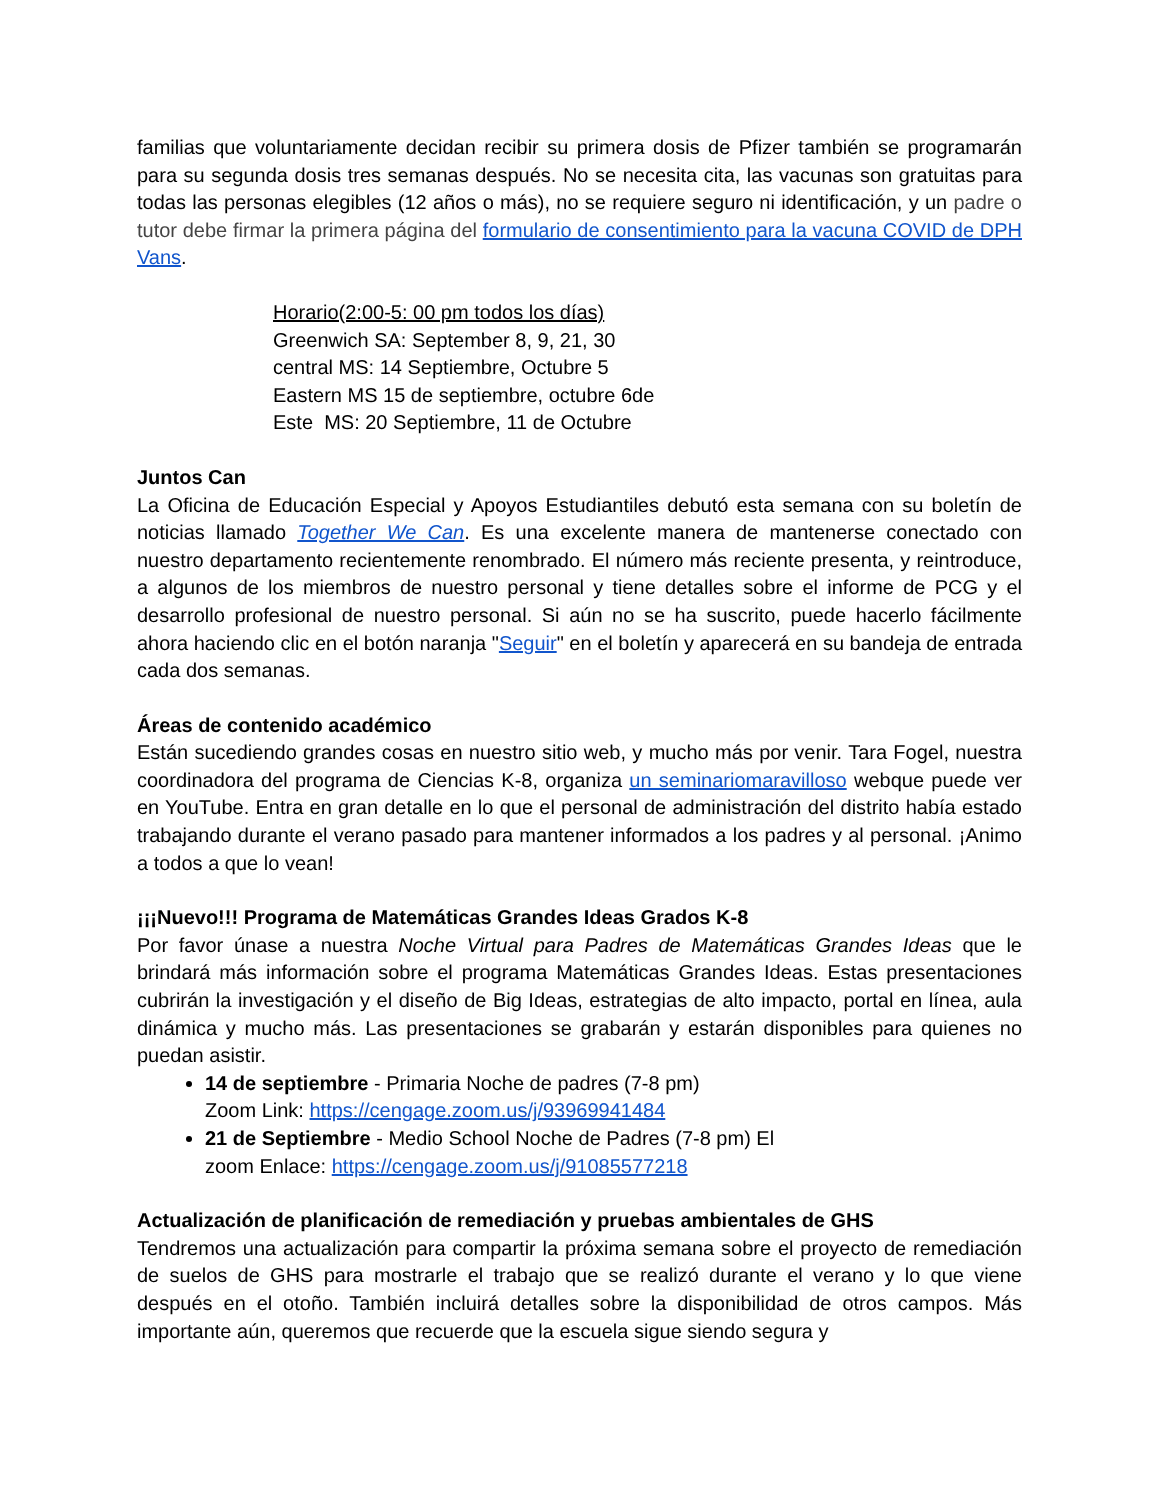familias que voluntariamente decidan recibir su primera dosis de Pfizer también se programarán para su segunda dosis tres semanas después. No se necesita cita, las vacunas son gratuitas para todas las personas elegibles (12 años o más), no se requiere seguro ni identificación, y un padre o tutor debe firmar la primera página del formulario de consentimiento para la vacuna COVID de DPH Vans.
Horario(2:00-5: 00 pm todos los días)
Greenwich SA: September 8, 9, 21, 30
central MS: 14 Septiembre, Octubre 5
Eastern MS 15 de septiembre, octubre 6de
Este MS: 20 Septiembre, 11 de Octubre
Juntos Can
La Oficina de Educación Especial y Apoyos Estudiantiles debutó esta semana con su boletín de noticias llamado Together We Can. Es una excelente manera de mantenerse conectado con nuestro departamento recientemente renombrado. El número más reciente presenta, y reintroduce, a algunos de los miembros de nuestro personal y tiene detalles sobre el informe de PCG y el desarrollo profesional de nuestro personal. Si aún no se ha suscrito, puede hacerlo fácilmente ahora haciendo clic en el botón naranja "Seguir" en el boletín y aparecerá en su bandeja de entrada cada dos semanas.
Áreas de contenido académico
Están sucediendo grandes cosas en nuestro sitio web, y mucho más por venir. Tara Fogel, nuestra coordinadora del programa de Ciencias K-8, organiza un seminariomaravilloso webque puede ver en YouTube. Entra en gran detalle en lo que el personal de administración del distrito había estado trabajando durante el verano pasado para mantener informados a los padres y al personal. ¡Animo a todos a que lo vean!
¡¡¡Nuevo!!! Programa de Matemáticas Grandes Ideas Grados K-8
Por favor únase a nuestra Noche Virtual para Padres de Matemáticas Grandes Ideas que le brindará más información sobre el programa Matemáticas Grandes Ideas. Estas presentaciones cubrirán la investigación y el diseño de Big Ideas, estrategias de alto impacto, portal en línea, aula dinámica y mucho más. Las presentaciones se grabarán y estarán disponibles para quienes no puedan asistir.
14 de septiembre - Primaria Noche de padres (7-8 pm)
Zoom Link: https://cengage.zoom.us/j/93969941484
21 de Septiembre - Medio School Noche de Padres (7-8 pm) El
zoom Enlace: https://cengage.zoom.us/j/91085577218
Actualización de planificación de remediación y pruebas ambientales de GHS
Tendremos una actualización para compartir la próxima semana sobre el proyecto de remediación de suelos de GHS para mostrarle el trabajo que se realizó durante el verano y lo que viene después en el otoño. También incluirá detalles sobre la disponibilidad de otros campos. Más importante aún, queremos que recuerde que la escuela sigue siendo segura y